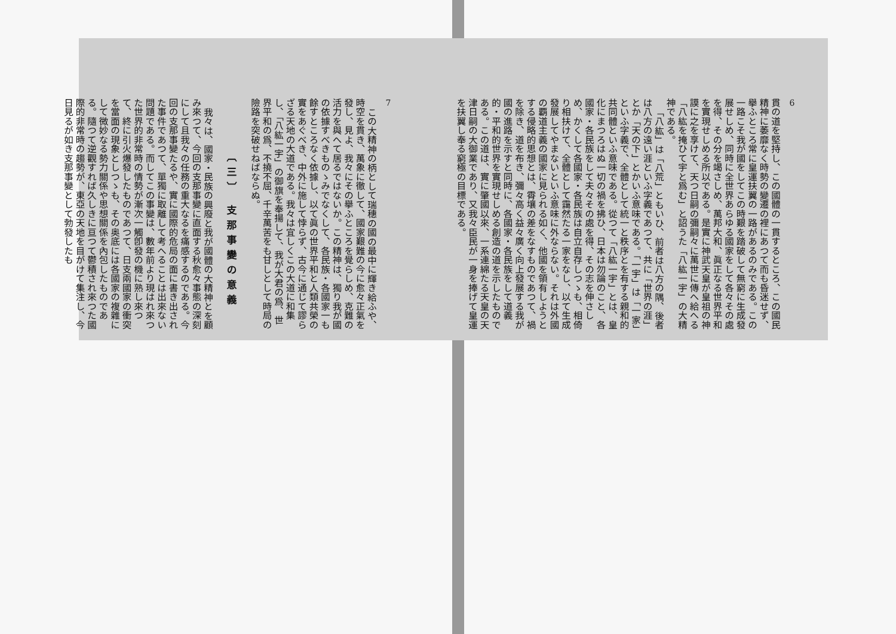6
貫の道を堅持し、この國體の一貫するところ、この國民精神に萎靡なく時勢の變遷の裡にあつて而も昏迷せず、擧ふところ常に皇運扶翼の一路があるのみである。この一路こそ我が國をしてこの時艱を踏破して無窮に生成發展せしめ、同時に全世界あらゆる國家をして各々その處を得、その分を竭さしめ、萬邦大和、眞正なる世界平和を實現せしめる所以である。是實に神武天皇が皇祖の神謨に之を享けて、天つ日嗣の彌嗣々に萬世に傳へ給へる「八紘を掩ひて宇と爲む」と詔うた「八紘一宇」の大精神である。
「八紘」は「八荒」ともいひ、前者は八方の隅、後者は八方の遠い涯といふ字義であつて、共に「世界の涯」とか「天の下」とかいふ意味である。「一宇」は「一家」といふ字義で、全體として統一と秩序とを有する親和的共同體といふ意味である。從つて「八紘一宇」とは、皇化にまつろはぬ一切の禍を拂ひ、日本は勿論のこと、各國家・各民族をして夫々その處を得、その志を伸さしめ、かくして各國家・各民族は自立自存しつゝも、相倚り相扶けて、全體として靄然たる一家をなし、以て生成發展してやまないといふ意味に外ならない。それは外國の覇道主義の國家に見られる如く、他國を領有しようとする侵略的思想とは、霄壤の差をなすものであつて、禍を除き、道を布き、彌々高く益々廣く向上發展する我が國の進路を示すと同時に、各國家・各民族をして道義的・平和的世界を實現せしめる創造の道を示したものである。この道は、實に肇國以來、一系連綿たる天皇の天津日嗣の大御業であり、又我々臣民が一身を捧げて皇運を扶翼し奉る窮極の目標である。
7
この大精神の柄として瑞穗の國の最中に輝き給ふや、時空を貫き、萬象に徹して、國家艱難の今に愈々正氣を發し、見よ、我々にその擧ふところを覺らしめ、克難の活力を與へて居るではないか。この精神は、獨り我が國の依據すべきものゝみでなくして、各民族・各國家一も餘すところなく依據し、以て眞の世界平和と人類共榮の實をあぐべき、中外に施して悖らず、古今に通じて謬らざる天地の大道である。我々は宜しくこの大道に和集し、「八紘一宇」の御旗を奉揚して、我が大君の爲、世界平和の爲、不撓不屈、千辛萬苦をも甘しとして時局の險路を突破せねばならぬ。
〔三〕 支那事變の意義
我々は、國家・民族の興廢と我が國體の大精神とを顧み來つて、今回の支那事變に直面する秋愈々事態の深刻にして且我々の任務の重大なるを痛感するのである。今回の支那事變たるや、實に國際的危局の面に書き出された事件であつて、單獨に取離して考へることは出來ない問題である。而してこの事變は、數年前より現はれ來つた世界的非常時の情勢が漸次一觸卽發の機に熟し來つて、終に引火爆發したものであつて、日支兩國家の衝突を當面の現象としつゝも、その奥底には各國家の複雜にして微妙なる勢力關係や思想關係を內包したものである。隨つて逆觀すれば久しきに亘つて鬱積され來つた國際的非常時の趨勢が、東亞の天地を目がけて集注し、今日見るが如き支那事變として勃發したも